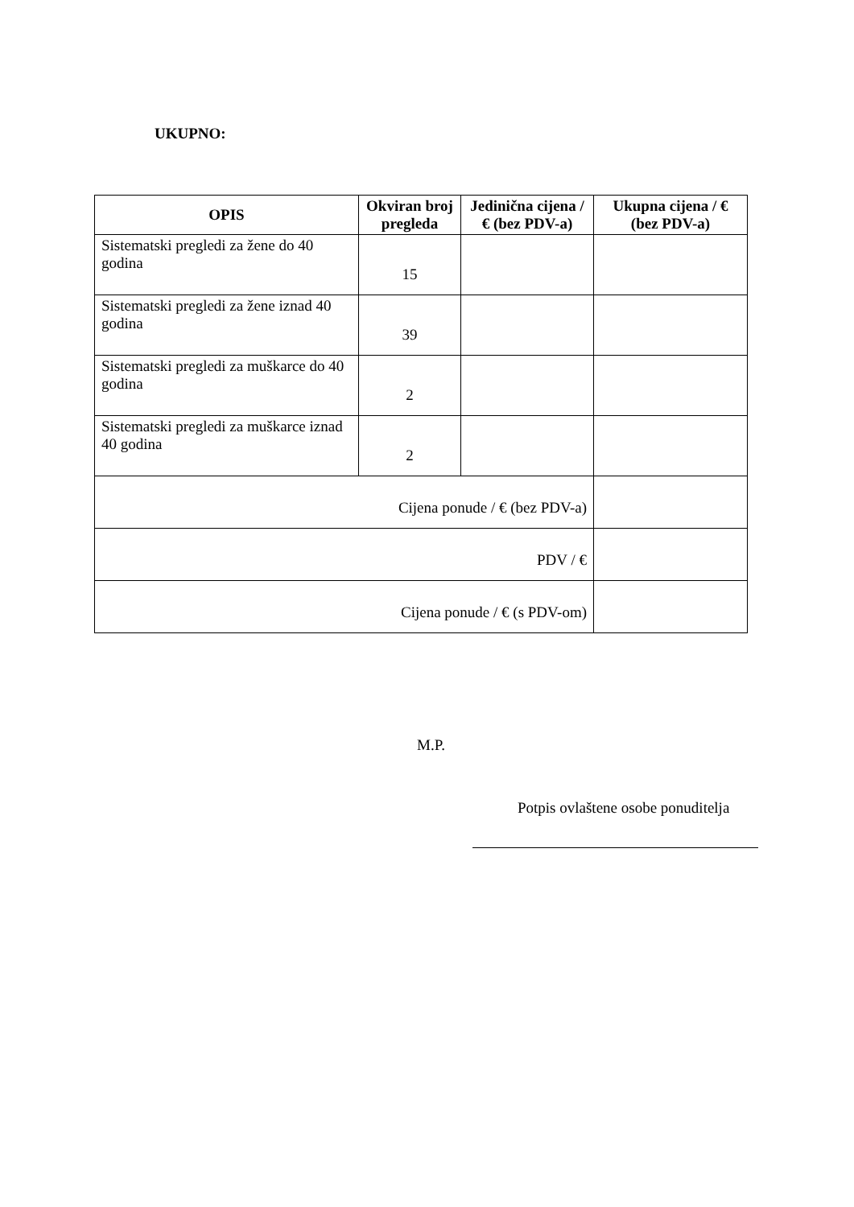UKUPNO:
| OPIS | Okviran broj pregleda | Jedinična cijena / € (bez PDV-a) | Ukupna cijena / € (bez PDV-a) |
| --- | --- | --- | --- |
| Sistematski pregledi za žene do 40 godina | 15 | | |
| Sistematski pregledi za žene iznad 40 godina | 39 | | |
| Sistematski pregledi za muškarce do 40 godina | 2 | | |
| Sistematski pregledi za muškarce iznad 40 godina | 2 | | |
| Cijena ponude / € (bez PDV-a) | | | |
| PDV / € | | | |
| Cijena ponude / € (s PDV-om) | | | |
M.P.
Potpis ovlaštene osobe ponuditelja